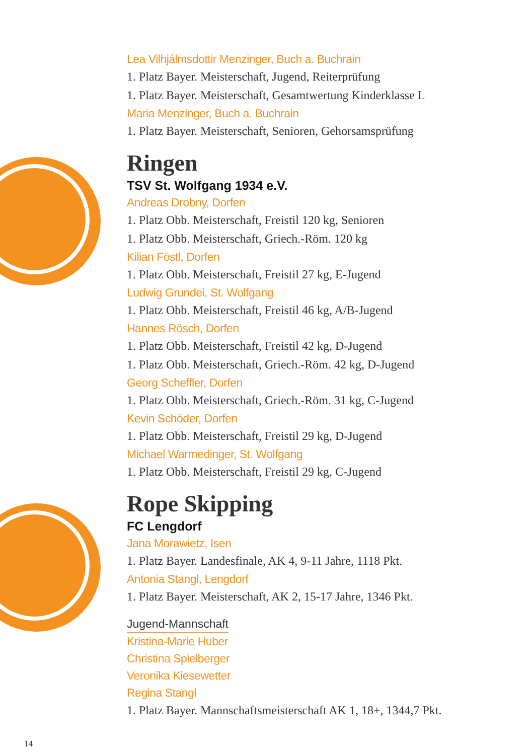Lea Vilhjálmsdottir Menzinger, Buch a. Buchrain
1. Platz Bayer. Meisterschaft, Jugend, Reiterprüfung
1. Platz Bayer. Meisterschaft, Gesamtwertung Kinderklasse L
Maria Menzinger, Buch a. Buchrain
1. Platz Bayer. Meisterschaft, Senioren, Gehorsamsprüfung
Ringen
TSV St. Wolfgang 1934 e.V.
Andreas Drobny, Dorfen
1. Platz Obb. Meisterschaft, Freistil 120 kg, Senioren
1. Platz Obb. Meisterschaft, Griech.-Röm. 120 kg
Kilian Föstl, Dorfen
1. Platz Obb. Meisterschaft, Freistil 27 kg, E-Jugend
Ludwig Grundei, St. Wolfgang
1. Platz Obb. Meisterschaft, Freistil 46 kg, A/B-Jugend
Hannes Rösch, Dorfen
1. Platz Obb. Meisterschaft, Freistil 42 kg, D-Jugend
1. Platz Obb. Meisterschaft, Griech.-Röm. 42 kg, D-Jugend
Georg Scheffler, Dorfen
1. Platz Obb. Meisterschaft, Griech.-Röm. 31 kg, C-Jugend
Kevin Schöder, Dorfen
1. Platz Obb. Meisterschaft, Freistil 29 kg, D-Jugend
Michael Warmedinger, St. Wolfgang
1. Platz Obb. Meisterschaft, Freistil 29 kg, C-Jugend
Rope Skipping
FC Lengdorf
Jana Morawietz, Isen
1. Platz Bayer. Landesfinale, AK 4, 9-11 Jahre, 1118 Pkt.
Antonia Stangl, Lengdorf
1. Platz Bayer. Meisterschaft, AK 2, 15-17 Jahre, 1346 Pkt.
Jugend-Mannschaft
Kristina-Marie Huber
Christina Spielberger
Veronika Kiesewetter
Regina Stangl
1. Platz Bayer. Mannschaftsmeisterschaft AK 1, 18+, 1344,7 Pkt.
14